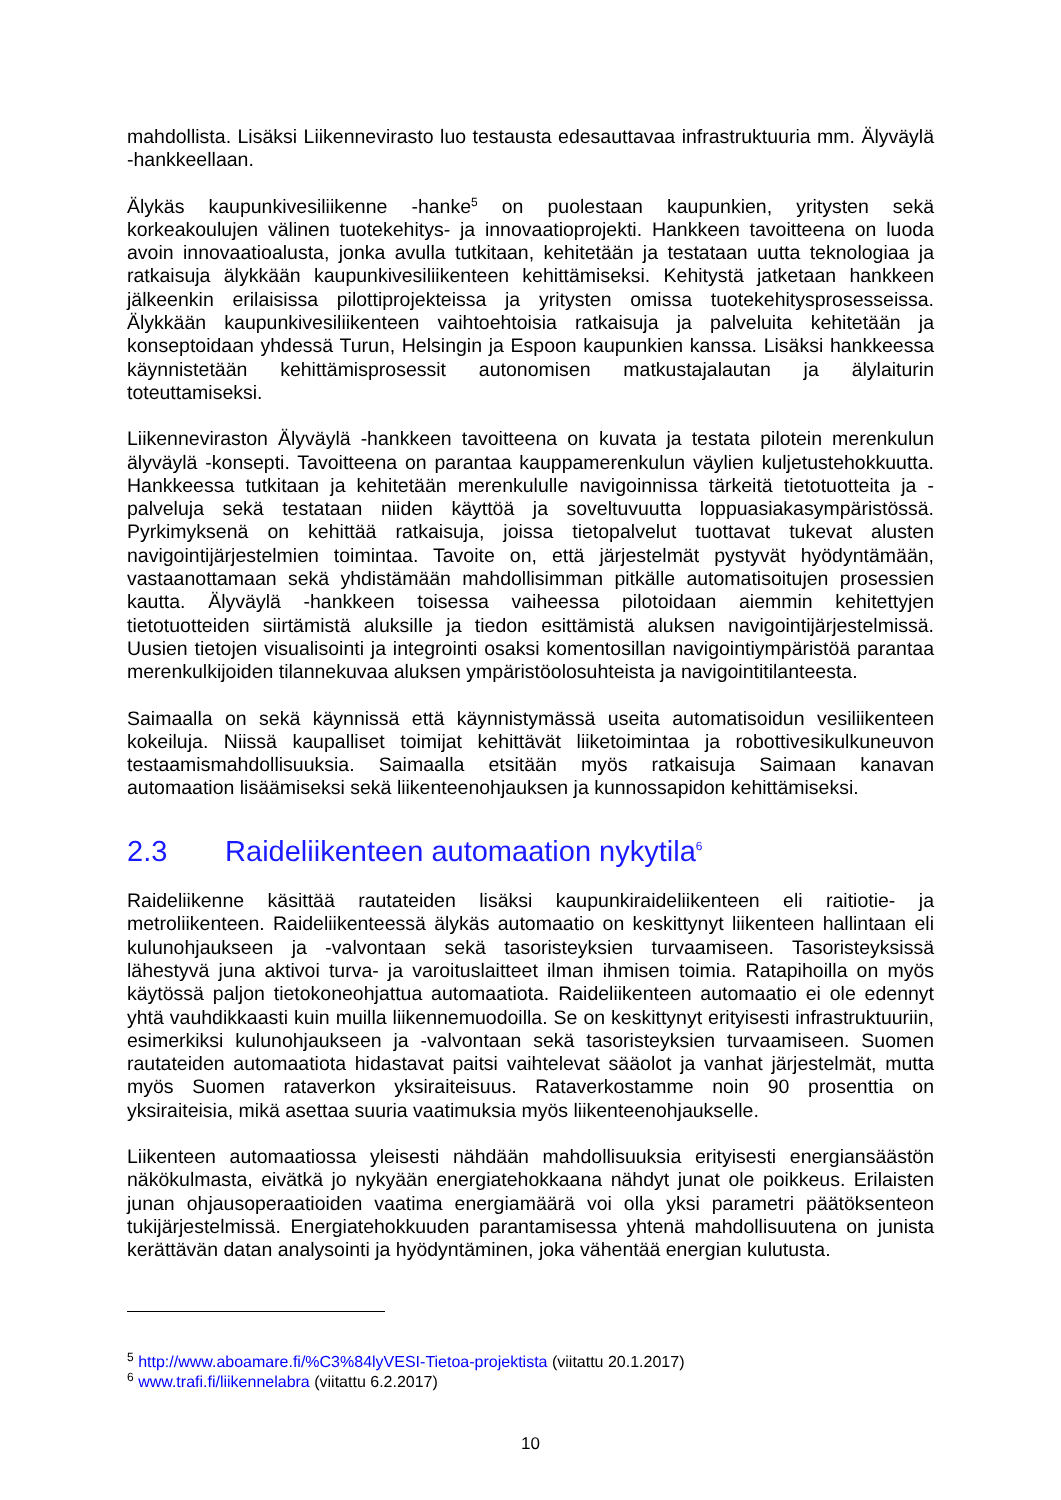mahdollista. Lisäksi Liikennevirasto luo testausta edesauttavaa infrastruktuuria mm. Älyväylä -hankkeellaan.
Älykäs kaupunkivesiliikenne -hanke<sup>5</sup> on puolestaan kaupunkien, yritysten sekä korkeakoulujen välinen tuotekehitys- ja innovaatioprojekti. Hankkeen tavoitteena on luoda avoin innovaatioalusta, jonka avulla tutkitaan, kehitetään ja testataan uutta teknologiaa ja ratkaisuja älykkään kaupunkivesiliikenteen kehittämiseksi. Kehitystä jatketaan hankkeen jälkeenkin erilaisissa pilottiprojekteissa ja yritysten omissa tuotekehitysprosesseissa. Älykkään kaupunkivesiliikenteen vaihtoehtoisia ratkaisuja ja palveluita kehitetään ja konseptoidaan yhdessä Turun, Helsingin ja Espoon kaupunkien kanssa. Lisäksi hankkeessa käynnistetään kehittämisprosessit autonomisen matkustajalautan ja älylaiturin toteuttamiseksi.
Liikenneviraston Älyväylä -hankkeen tavoitteena on kuvata ja testata pilotein merenkulun älyväylä -konsepti. Tavoitteena on parantaa kauppamerenkulun väylien kuljetustehokkuutta. Hankkeessa tutkitaan ja kehitetään merenkululle navigoinnissa tärkeitä tietotuotteita ja -palveluja sekä testataan niiden käyttöä ja soveltuvuutta loppuasiakasympäristössä. Pyrkimyksenä on kehittää ratkaisuja, joissa tietopalvelut tuottavat tukevat alusten navigointijärjestelmien toimintaa. Tavoite on, että järjestelmät pystyvät hyödyntämään, vastaanottamaan sekä yhdistämään mahdollisimman pitkälle automatisoitujen prosessien kautta. Älyväylä -hankkeen toisessa vaiheessa pilotoidaan aiemmin kehitettyjen tietotuotteiden siirtämistä aluksille ja tiedon esittämistä aluksen navigointijärjestelmissä. Uusien tietojen visualisointi ja integrointi osaksi komentosillan navigointiympäristöä parantaa merenkulkijoiden tilannekuvaa aluksen ympäristöolosuhteista ja navigointitilanteesta.
Saimaalla on sekä käynnissä että käynnistymässä useita automatisoidun vesiliikenteen kokeiluja. Niissä kaupalliset toimijat kehittävät liiketoimintaa ja robottivesikulkuneuvon testaamismahdollisuuksia. Saimaalla etsitään myös ratkaisuja Saimaan kanavan automaation lisäämiseksi sekä liikenteenohjauksen ja kunnossapidon kehittämiseksi.
2.3 Raideliikenteen automaation nykytila<sup>6</sup>
Raideliikenne käsittää rautateiden lisäksi kaupunkiraideliikenteen eli raitiotie- ja metroliikenteen. Raideliikenteessä älykäs automaatio on keskittynyt liikenteen hallintaan eli kulunohjaukseen ja -valvontaan sekä tasoristeyksien turvaamiseen. Tasoristeyksissä lähestyvä juna aktivoi turva- ja varoituslaitteet ilman ihmisen toimia. Ratapihoilla on myös käytössä paljon tietokoneohjattua automaatiota. Raideliikenteen automaatio ei ole edennyt yhtä vauhdikkaasti kuin muilla liikennemuodoilla. Se on keskittynyt erityisesti infrastruktuuriin, esimerkiksi kulunohjaukseen ja -valvontaan sekä tasoristeyksien turvaamiseen. Suomen rautateiden automaatiota hidastavat paitsi vaihtelevat sääolot ja vanhat järjestelmät, mutta myös Suomen rataverkon yksiraiteisuus. Rataverkostamme noin 90 prosenttia on yksiraiteisia, mikä asettaa suuria vaatimuksia myös liikenteenohjaukselle.
Liikenteen automaatiossa yleisesti nähdään mahdollisuuksia erityisesti energiansäästön näkökulmasta, eivätkä jo nykyään energiatehokkaana nähdyt junat ole poikkeus. Erilaisten junan ohjausoperaatioiden vaatima energiamäärä voi olla yksi parametri päätöksenteon tukijärjestelmissä. Energiatehokkuuden parantamisessa yhtenä mahdollisuutena on junista kerättävän datan analysointi ja hyödyntäminen, joka vähentää energian kulutusta.
<sup>5</sup> http://www.aboamare.fi/%C3%84lyVESI-Tietoa-projektista (viitattu 20.1.2017)
<sup>6</sup> www.trafi.fi/liikennelabra (viitattu 6.2.2017)
10